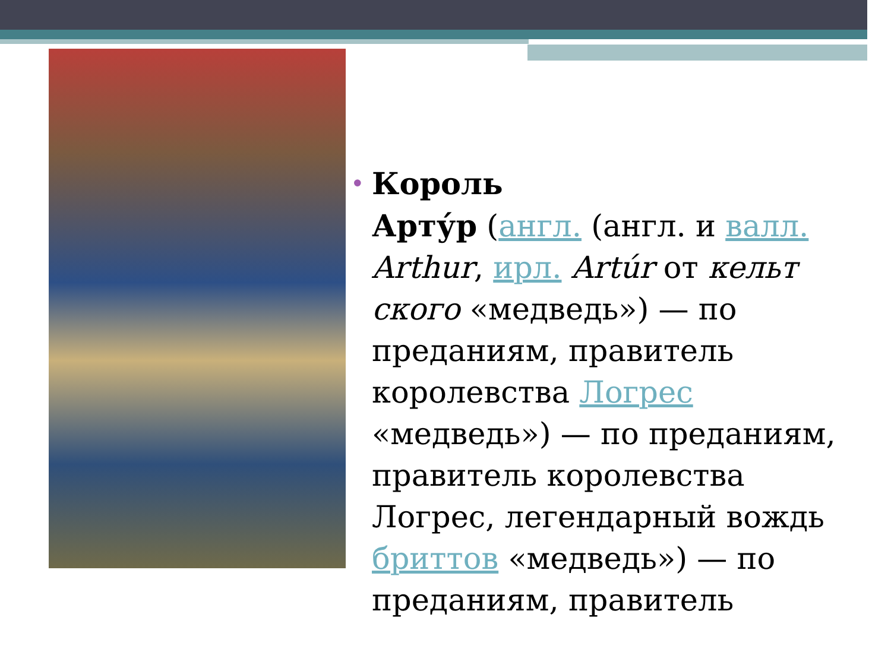•
Король
Арту́р (англ. (англ. и валл. Arthur, ирл. Artúr от кельт ского «медведь») — по преданиям, правитель королевства Логрес «медведь») — по преданиям, правитель королевства Логрес, легендарный вождь бриттов «медведь») — по преданиям, правитель